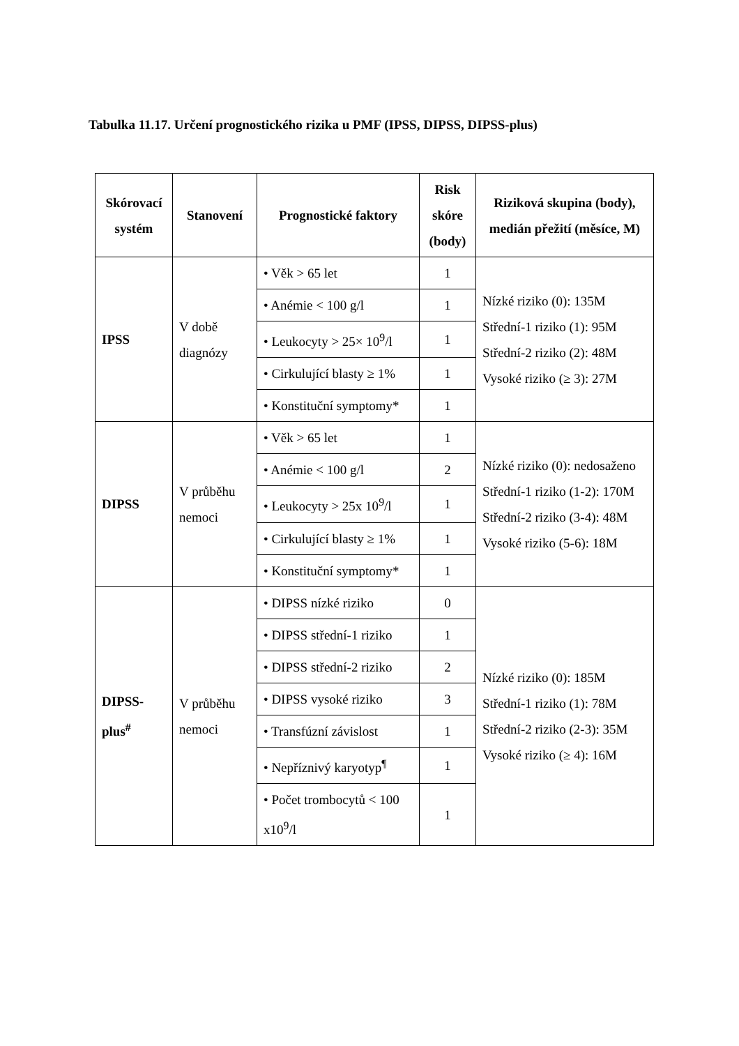Tabulka 11.17. Určení prognostického rizika u PMF (IPSS, DIPSS, DIPSS-plus)
| Skórovací systém | Stanovení | Prognostické faktory | Risk skóre (body) | Riziková skupina (body), medián přežití (měsíce, M) |
| --- | --- | --- | --- | --- |
| IPSS | V době diagnózy | • Věk > 65 let | 1 | Nízké riziko (0): 135M Střední-1 riziko (1): 95M Střední-2 riziko (2): 48M Vysoké riziko (≥ 3): 27M |
| | | • Anémie < 100 g/l | 1 | |
| | | • Leukocyty > 25× 10<sup>9</sup>/l | 1 | |
| | | • Cirkulující blasty ≥ 1% | 1 | |
| | | • Konstituční symptomy* | 1 | |
| DIPSS | V průběhu nemoci | • Věk > 65 let | 1 | Nízké riziko (0): nedosaženo Střední-1 riziko (1-2): 170M Střední-2 riziko (3-4): 48M Vysoké riziko (5-6): 18M |
| | | • Anémie < 100 g/l | 2 | |
| | | • Leukocyty > 25x 10<sup>9</sup>/l | 1 | |
| | | • Cirkulující blasty ≥ 1% | 1 | |
| | | • Konstituční symptomy* | 1 | |
| DIPSS-plus<sup>#</sup> | V průběhu nemoci | • DIPSS nízké riziko | 0 | Nízké riziko (0): 185M Střední-1 riziko (1): 78M Střední-2 riziko (2-3): 35M Vysoké riziko (≥ 4): 16M |
| | | • DIPSS střední-1 riziko | 1 | |
| | | • DIPSS střední-2 riziko | 2 | |
| | | • DIPSS vysoké riziko | 3 | |
| | | • Transfúzní závislost | 1 | |
| | | • Nepříznivý karyotyp<sup>¶</sup> | 1 | |
| | | • Počet trombocytů < 100 x10<sup>9</sup>/l | 1 | |